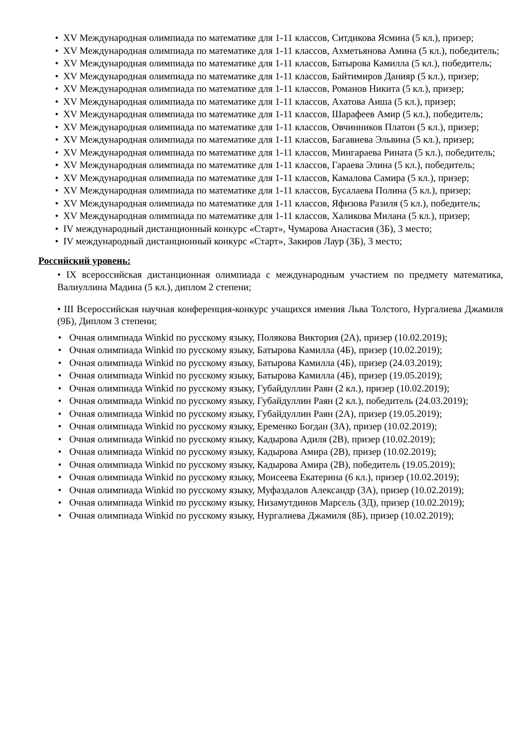• XV Международная олимпиада по математике для 1-11 классов, Ситдикова Ясмина (5 кл.), призер;
• XV Международная олимпиада по математике для 1-11 классов, Ахметьянова Амина (5 кл.), победитель;
• XV Международная олимпиада по математике для 1-11 классов, Батырова Камилла (5 кл.), победитель;
• XV Международная олимпиада по математике для 1-11 классов, Байтимиров Данияр (5 кл.), призер;
• XV Международная олимпиада по математике для 1-11 классов, Романов Никита (5 кл.), призер;
• XV Международная олимпиада по математике для 1-11 классов, Ахатова Аиша (5 кл.), призер;
• XV Международная олимпиада по математике для 1-11 классов, Шарафеев Амир (5 кл.), победитель;
• XV Международная олимпиада по математике для 1-11 классов, Овчинников Платон (5 кл.), призер;
• XV Международная олимпиада по математике для 1-11 классов, Багавиева Эльвина (5 кл.), призер;
• XV Международная олимпиада по математике для 1-11 классов, Мингараева Рината (5 кл.), победитель;
• XV Международная олимпиада по математике для 1-11 классов, Гараева Элина (5 кл.), победитель;
• XV Международная олимпиада по математике для 1-11 классов, Камалова Самира (5 кл.), призер;
• XV Международная олимпиада по математике для 1-11 классов, Бусалаева Полина (5 кл.), призер;
• XV Международная олимпиада по математике для 1-11 классов, Яфизова Разиля (5 кл.), победитель;
• XV Международная олимпиада по математике для 1-11 классов, Халикова Милана (5 кл.), призер;
• IV международный дистанционный конкурс «Старт», Чумарова Анастасия (3Б), 3 место;
• IV международный дистанционный конкурс «Старт», Закиров Лаур (3Б), 3 место;
Российский уровень:
• IX всероссийская дистанционная олимпиада с международным участием по предмету математика, Валиуллина Мадина (5 кл.), диплом 2 степени;
• III Всероссийская научная конференция-конкурс учащихся имения Льва Толстого, Нургалиева Джамиля (9Б), Диплом 3 степени;
• Очная олимпиада Winkid по русскому языку, Полякова Виктория (2А), призер (10.02.2019);
• Очная олимпиада Winkid по русскому языку, Батырова Камилла (4Б), призер (10.02.2019);
• Очная олимпиада Winkid по русскому языку, Батырова Камилла (4Б), призер (24.03.2019);
• Очная олимпиада Winkid по русскому языку, Батырова Камилла (4Б), призер (19.05.2019);
• Очная олимпиада Winkid по русскому языку, Губайдуллин Раян (2 кл.), призер (10.02.2019);
• Очная олимпиада Winkid по русскому языку, Губайдуллин Раян (2 кл.), победитель (24.03.2019);
• Очная олимпиада Winkid по русскому языку, Губайдуллин Раян (2А), призер (19.05.2019);
• Очная олимпиада Winkid по русскому языку, Еременко Богдан (3А), призер (10.02.2019);
• Очная олимпиада Winkid по русскому языку, Кадырова Адиля (2В), призер (10.02.2019);
• Очная олимпиада Winkid по русскому языку, Кадырова Амира (2В), призер (10.02.2019);
• Очная олимпиада Winkid по русскому языку, Кадырова Амира (2В), победитель (19.05.2019);
• Очная олимпиада Winkid по русскому языку, Моисеева Екатерина (6 кл.), призер (10.02.2019);
• Очная олимпиада Winkid по русскому языку, Муфаздалов Александр (3А), призер (10.02.2019);
• Очная олимпиада Winkid по русскому языку, Низамутдинов Марсель (3Д), призер (10.02.2019);
• Очная олимпиада Winkid по русскому языку, Нургалиева Джамиля (8Б), призер (10.02.2019);